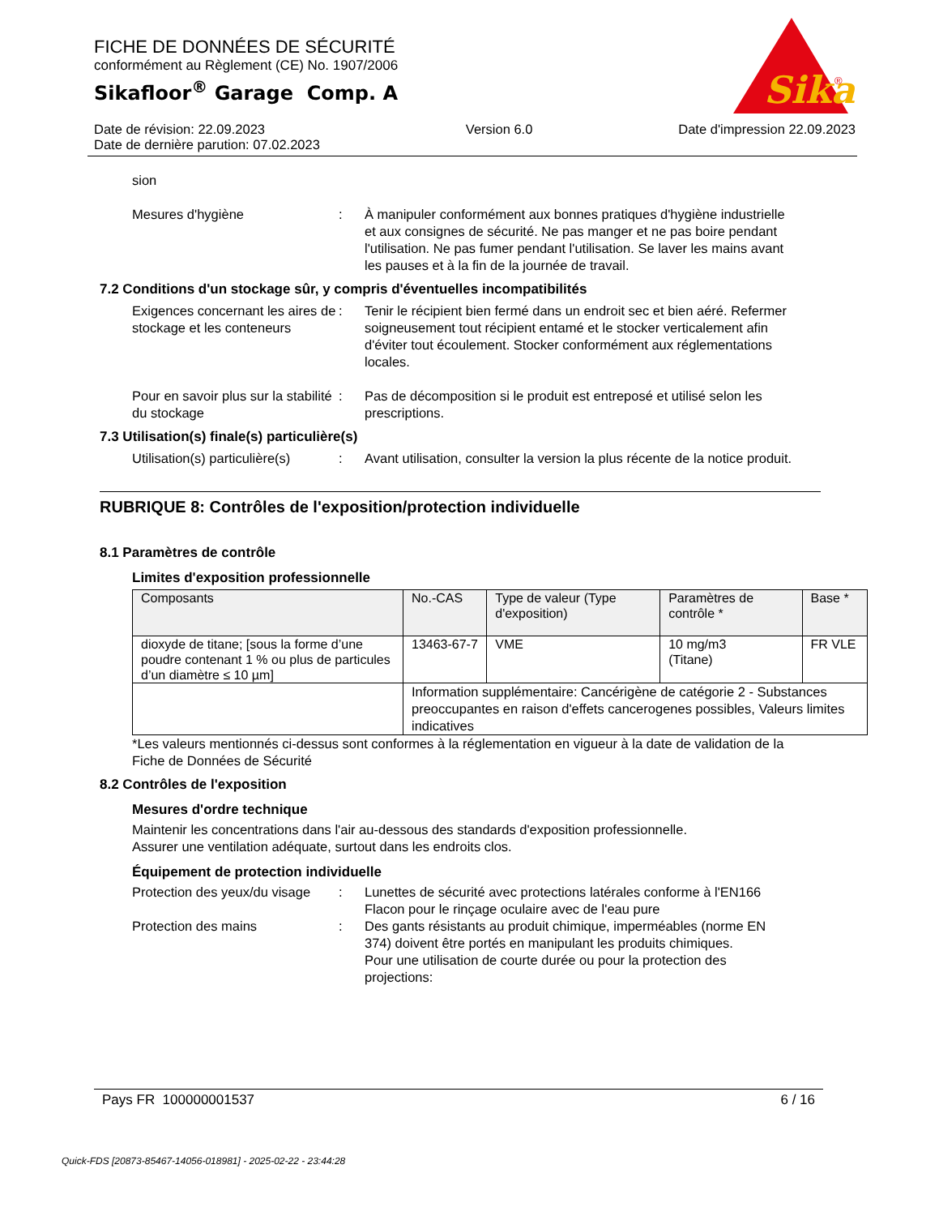FICHE DE DONNÉES DE SÉCURITÉ
conformément au Règlement (CE) No. 1907/2006
Sikafloor<sup>®</sup> Garage Comp. A
Sika
®
Date de révision: 22.09.2023
Date de dernière parution: 07.02.2023
Version 6.0 Date d'impression 22.09.2023
sion
Mesures d'hygiène : À manipuler conformément aux bonnes pratiques d'hygiène industrielle et aux consignes de sécurité. Ne pas manger et ne pas boire pendant l'utilisation. Ne pas fumer pendant l'utilisation. Se laver les mains avant les pauses et à la fin de la journée de travail.
7.2 Conditions d'un stockage sûr, y compris d'éventuelles incompatibilités
Exigences concernant les aires de stockage et les conteneurs
: Tenir le récipient bien fermé dans un endroit sec et bien aéré. Refermer soigneusement tout récipient entamé et le stocker verticalement afin d'éviter tout écoulement. Stocker conformément aux réglementations locales.
Pour en savoir plus sur la stabilité du stockage
: Pas de décomposition si le produit est entreposé et utilisé selon les prescriptions.
7.3 Utilisation(s) finale(s) particulière(s)
Utilisation(s) particulière(s)
: Avant utilisation, consulter la version la plus récente de la notice produit.
RUBRIQUE 8: Contrôles de l'exposition/protection individuelle
8.1 Paramètres de contrôle
Limites d'exposition professionnelle
| Composants | No.-CAS | Type de valeur (Type d'exposition) | Paramètres de contrôle * | Base * |
| --- | --- | --- | --- | --- |
| dioxyde de titane; [sous la forme d’une poudre contenant 1 % ou plus de particules d’un diamètre ≤ 10 µm] | 13463-67-7 | VME | 10 mg/m3 (Titane) | FR VLE |
| | Information supplémentaire: Cancérigène de catégorie 2 - Substances preoccupantes en raison d'effets cancerogenes possibles, Valeurs limites indicatives | | | |
*Les valeurs mentionnés ci-dessus sont conformes à la réglementation en vigueur à la date de validation de la Fiche de Données de Sécurité
8.2 Contrôles de l'exposition
Mesures d'ordre technique
Maintenir les concentrations dans l'air au-dessous des standards d'exposition professionnelle.
Assurer une ventilation adéquate, surtout dans les endroits clos.
Équipement de protection individuelle
Protection des yeux/du visage
: Lunettes de sécurité avec protections latérales conforme à l'EN166
Flacon pour le rinçage oculaire avec de l'eau pure
Protection des mains : Des gants résistants au produit chimique, imperméables (norme EN 374) doivent être portés en manipulant les produits chimiques.
Pour une utilisation de courte durée ou pour la protection des projections:
Pays FR 100000001537 6 / 16
Quick-FDS [20873-85467-14056-018981] - 2025-02-22 - 23:44:28